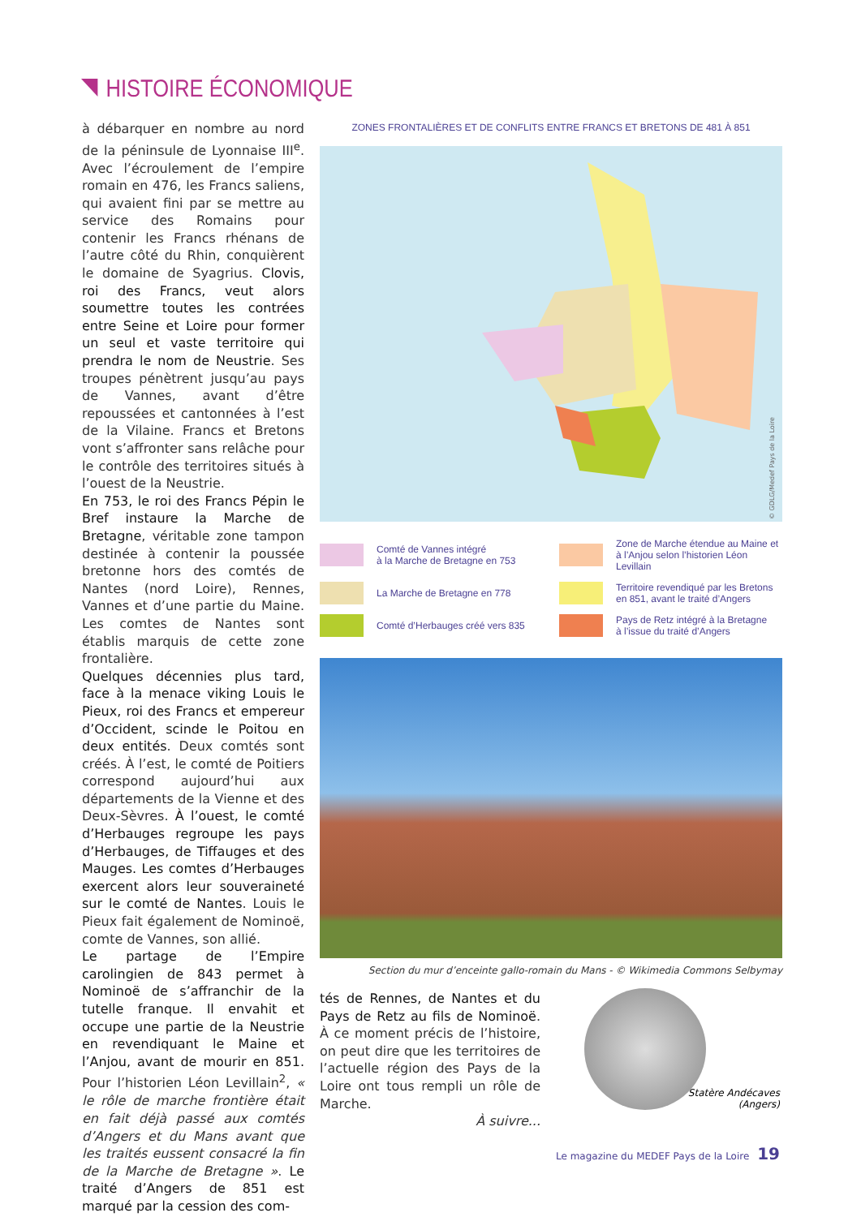HISTOIRE ÉCONOMIQUE
à débarquer en nombre au nord de la péninsule de Lyonnaise III<sup>e</sup>. Avec l’écroulement de l’empire romain en 476, les Francs saliens, qui avaient fini par se mettre au service des Romains pour contenir les Francs rhénans de l’autre côté du Rhin, conquièrent le domaine de Syagrius. Clovis, roi des Francs, veut alors soumettre toutes les contrées entre Seine et Loire pour former un seul et vaste territoire qui prendra le nom de Neustrie. Ses troupes pénètrent jusqu’au pays de Vannes, avant d’être repoussées et cantonnées à l’est de la Vilaine. Francs et Bretons vont s’affronter sans relâche pour le contrôle des territoires situés à l’ouest de la Neustrie.
En 753, le roi des Francs Pépin le Bref instaure la Marche de Bretagne, véritable zone tampon destinée à contenir la poussée bretonne hors des comtés de Nantes (nord Loire), Rennes, Vannes et d’une partie du Maine. Les comtes de Nantes sont établis marquis de cette zone frontalière.
Quelques décennies plus tard, face à la menace viking Louis le Pieux, roi des Francs et empereur d’Occident, scinde le Poitou en deux entités. Deux comtés sont créés. À l’est, le comté de Poitiers correspond aujourd’hui aux départements de la Vienne et des Deux-Sèvres. À l’ouest, le comté d’Herbauges regroupe les pays d’Herbauges, de Tiffauges et des Mauges. Les comtes d’Herbauges exercent alors leur souveraineté sur le comté de Nantes. Louis le Pieux fait également de Nominoë, comte de Vannes, son allié.
Le partage de l’Empire carolingien de 843 permet à Nominoë de s’affranchir de la tutelle franque. Il envahit et occupe une partie de la Neustrie en revendiquant le Maine et l’Anjou, avant de mourir en 851. Pour l’historien Léon Levillain<sup>2</sup>, « le rôle de marche frontière était en fait déjà passé aux comtés d’Angers et du Mans avant que les traités eussent consacré la fin de la Marche de Bretagne ». Le traité d’Angers de 851 est marqué par la cession des com-
ZONES FRONTALIÈRES ET DE CONFLITS ENTRE FRANCS ET BRETONS DE 481 À 851
© GDLG/Medef Pays de la Loire
Comté de Vannes intégré
à la Marche de Bretagne en 753
Zone de Marche étendue au Maine et
à l’Anjou selon l’historien Léon Levillain
La Marche de Bretagne en 778
Territoire revendiqué par les Bretons
en 851, avant le traité d’Angers
Comté d’Herbauges créé vers 835
Pays de Retz intégré à la Bretagne
à l’issue du traité d’Angers
Section du mur d’enceinte gallo-romain du Mans - © Wikimedia Commons Selbymay
tés de Rennes, de Nantes et du Pays de Retz au fils de Nominoë. À ce moment précis de l’histoire, on peut dire que les territoires de l’actuelle région des Pays de la Loire ont tous rempli un rôle de Marche.
À suivre...
Statère Andécaves
(Angers)
Le magazine du MEDEF Pays de la Loire 19